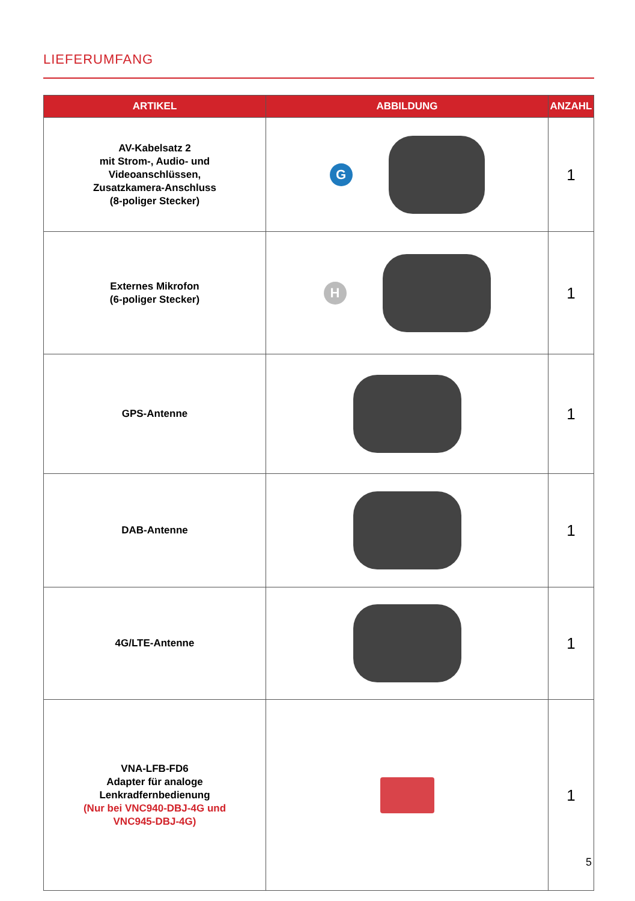LIEFERUMFANG
| ARTIKEL | ABBILDUNG | ANZAHL |
| --- | --- | --- |
| AV-Kabelsatz 2 mit Strom-, Audio- und Videoanschlüssen, Zusatzkamera-Anschluss (8-poliger Stecker) | G | 1 |
| Externes Mikrofon (6-poliger Stecker) | H | 1 |
| GPS-Antenne | | 1 |
| DAB-Antenne | | 1 |
| 4G/LTE-Antenne | | 1 |
| VNA-LFB-FD6 Adapter für analoge Lenkradfernbedienung (Nur bei VNC940-DBJ-4G und VNC945-DBJ-4G) | | 1 |
5